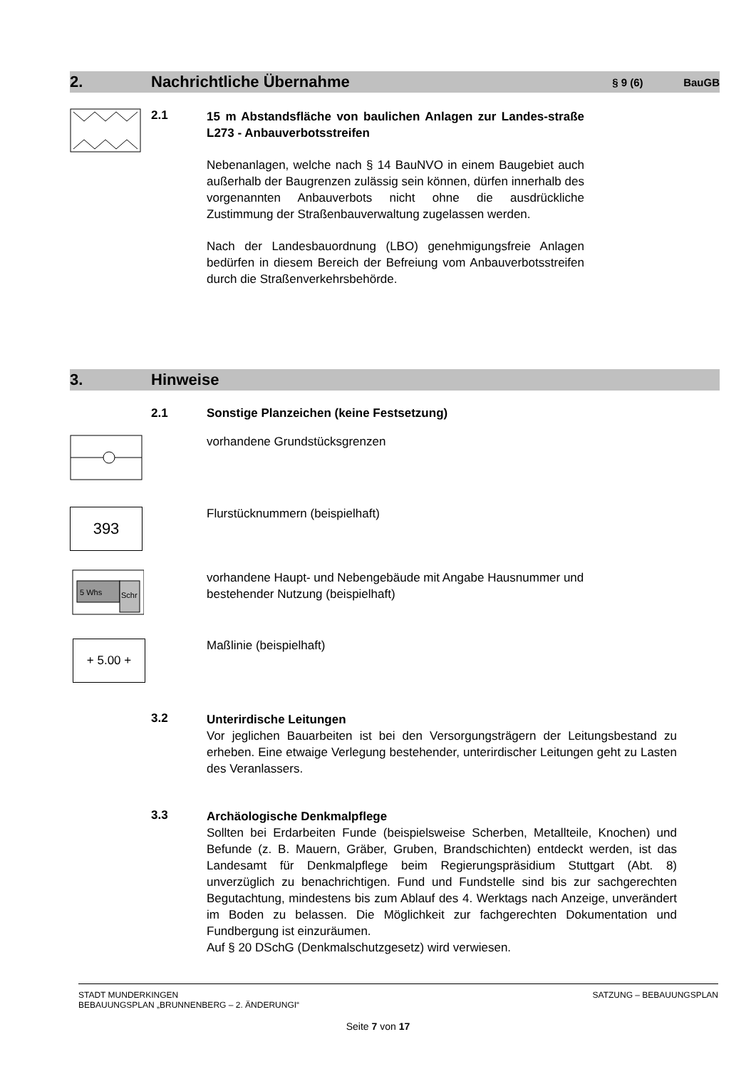2. Nachrichtliche Übernahme § 9 (6) BauGB
2.1
15 m Abstandsfläche von baulichen Anlagen zur Landes-straße L273 - Anbauverbotsstreifen
Nebenanlagen, welche nach § 14 BauNVO in einem Baugebiet auch außerhalb der Baugrenzen zulässig sein können, dürfen innerhalb des vorgenannten Anbauverbots nicht ohne die ausdrückliche Zustimmung der Straßenbauverwaltung zugelassen werden.
Nach der Landesbauordnung (LBO) genehmigungsfreie Anlagen bedürfen in diesem Bereich der Befreiung vom Anbauverbotsstreifen durch die Straßenverkehrsbehörde.
3. Hinweise
2.1 Sonstige Planzeichen (keine Festsetzung)
vorhandene Grundstücksgrenzen
393
Flurstücknummern (beispielhaft)
5 Whs
Schr
vorhandene Haupt- und Nebengebäude mit Angabe Hausnummer und
bestehender Nutzung (beispielhaft)
+ 5.00 +
Maßlinie (beispielhaft)
3.2
Unterirdische Leitungen
Vor jeglichen Bauarbeiten ist bei den Versorgungsträgern der Leitungsbestand zu erheben. Eine etwaige Verlegung bestehender, unterirdischer Leitungen geht zu Lasten des Veranlassers.
3.3
Archäologische Denkmalpflege
Sollten bei Erdarbeiten Funde (beispielsweise Scherben, Metallteile, Knochen) und Befunde (z. B. Mauern, Gräber, Gruben, Brandschichten) entdeckt werden, ist das Landesamt für Denkmalpflege beim Regierungspräsidium Stuttgart (Abt. 8) unverzüglich zu benachrichtigen. Fund und Fundstelle sind bis zur sachgerechten Begutachtung, mindestens bis zum Ablauf des 4. Werktags nach Anzeige, unverändert im Boden zu belassen. Die Möglichkeit zur fachgerechten Dokumentation und Fundbergung ist einzuräumen.
Auf § 20 DSchG (Denkmalschutzgesetz) wird verwiesen.
STADT MUNDERKINGEN
BEBAUUNGSPLAN „BRUNNENBERG – 2. ÄNDERUNGI“
SATZUNG – BEBAUUNGSPLAN
Seite 7 von 17